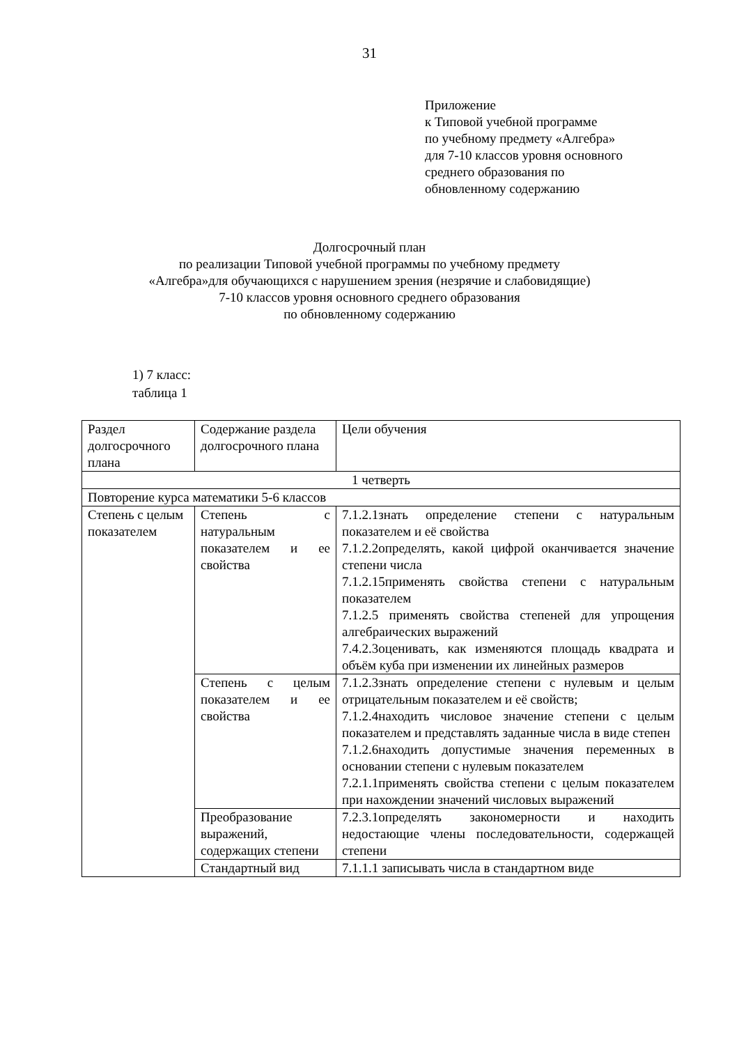31
Приложение
к Типовой учебной программе
по учебному предмету «Алгебра»
для 7-10 классов уровня основного
среднего образования по
обновленному содержанию
Долгосрочный план
по реализации Типовой учебной программы по учебному предмету
«Алгебра»для обучающихся с нарушением зрения (незрячие и слабовидящие)
7-10 классов уровня основного среднего образования
по обновленному содержанию
1) 7 класс:
таблица 1
| Раздел долгосрочного плана | Содержание раздела долгосрочного плана | Цели обучения |
| 1 четверть | | |
| Повторение курса математики 5-6 классов | | |
| Степень с целым показателем | Степень с натуральным показателем и ее свойства | 7.1.2.1знать определение степени с натуральным показателем и её свойства 7.1.2.2определять, какой цифрой оканчивается значение степени числа 7.1.2.15применять свойства степени с натуральным показателем 7.1.2.5 применять свойства степеней для упрощения алгебраических выражений 7.4.2.3оценивать, как изменяются площадь квадрата и объём куба при изменении их линейных размеров |
| | Степень с целым показателем и ее свойства | 7.1.2.3знать определение степени с нулевым и целым отрицательным показателем и её свойств; 7.1.2.4находить числовое значение степени с целым показателем и представлять заданные числа в виде степен 7.1.2.6находить допустимые значения переменных в основании степени с нулевым показателем 7.2.1.1применять свойства степени с целым показателем при нахождении значений числовых выражений |
| | Преобразование выражений, содержащих степени | 7.2.3.1определять закономерности и находить недостающие члены последовательности, содержащей степени |
| | Стандартный вид | 7.1.1.1 записывать числа в стандартном виде |